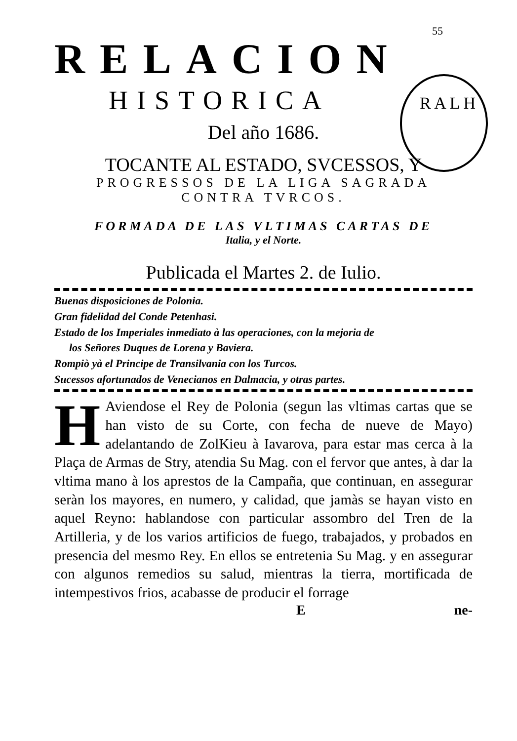55
RELACION
HISTORICA
R A L H
Del año 1686.
TOCANTE AL ESTADO, SVCESSOS, Y
PROGRESSOS DE LA LIGA SAGRADA
CONTRA TVRCOS.
FORMADA DE LAS VLTIMAS CARTAS DE
Italia, y el Norte.
Publicada el Martes 2. de Iulio.
Buenas disposiciones de Polonia.
Gran fidelidad del Conde Petenhasi.
Estado de los Imperiales inmediato à las operaciones, con la mejoria de
los Señores Duques de Lorena y Baviera.
Rompiò yà el Principe de Transilvania con los Turcos.
Sucessos afortunados de Venecianos en Dalmacia, y otras partes.
HAviendose el Rey de Polonia (segun las vltimas cartas que se han visto de su Corte, con fecha de nueve de Mayo) adelantando de ZolKieu à Iavarova, para estar mas cerca à la Plaça de Armas de Stry, atendia Su Mag. con el fervor que antes, à dar la vltima mano à los aprestos de la Campaña, que continuan, en assegurar seràn los mayores, en numero, y calidad, que jamàs se hayan visto en aquel Reyno: hablandose con particular assombro del Tren de la Artilleria, y de los varios artificios de fuego, trabajados, y probados en presencia del mesmo Rey. En ellos se entretenia Su Mag. y en assegurar con algunos remedios su salud, mientras la tierra, mortificada de intempestivos frios, acabasse de producir el forrage
Ene-